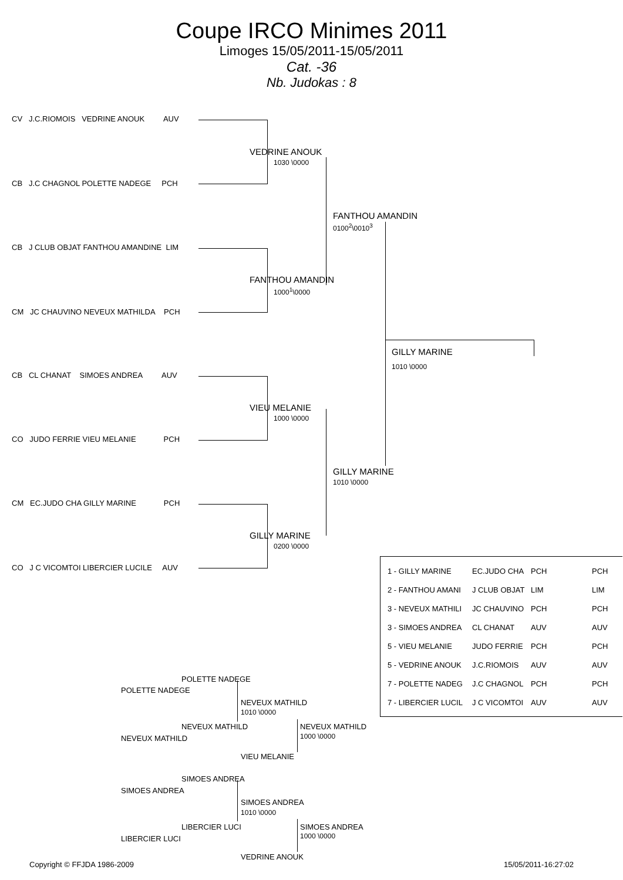Coupe IRCO Minimes 2011
Limoges 15/05/2011-15/05/2011
Cat. -36
Nb. Judokas : 8
CV J.C.RIOMOIS VEDRINE ANOUK AUV
VEDRINE ANOUK
1030 \0000
CB J.C CHAGNOL POLETTE NADEGE PCH
FANTHOU AMANDIN
0100<sup>2</sup>\0010<sup>3</sup>
CB J CLUB OBJAT FANTHOU AMANDINE LIM
FANTHOU AMANDIN
1000<sup>1</sup>\0000
CM JC CHAUVINO NEVEUX MATHILDA PCH
GILLY MARINE
1010 \0000
CB CL CHANAT SIMOES ANDREA AUV
VIEU MELANIE
1000 \0000
CO JUDO FERRIE VIEU MELANIE PCH
GILLY MARINE
1010 \0000
CM EC.JUDO CHA GILLY MARINE PCH
GILLY MARINE
0200 \0000
CO J C VICOMTOI LIBERCIER LUCILE AUV
| 1 - GILLY MARINE | EC.JUDO CHA | PCH | PCH |
| 2 - FANTHOU AMANI | J CLUB OBJAT | LIM | LIM |
| 3 - NEVEUX MATHILI | JC CHAUVINO | PCH | PCH |
| 3 - SIMOES ANDREA | CL CHANAT | AUV | AUV |
| 5 - VIEU MELANIE | JUDO FERRIE | PCH | PCH |
| 5 - VEDRINE ANOUK | J.C.RIOMOIS | AUV | AUV |
| 7 - POLETTE NADEG | J.C CHAGNOL | PCH | PCH |
| 7 - LIBERCIER LUCIL | J C VICOMTOI | AUV | AUV |
POLETTE NADEGE
POLETTE NADEGE
NEVEUX MATHILD
1010 \0000
NEVEUX MATHILD NEVEUX MATHILD
1000 \0000
NEVEUX MATHILD
VIEU MELANIE
SIMOES ANDREA
SIMOES ANDREA
SIMOES ANDREA
1010 \0000
LIBERCIER LUCI SIMOES ANDREA
1000 \0000
LIBERCIER LUCI
VEDRINE ANOUK
Copyright © FFJDA 1986-2009 15/05/2011-16:27:02